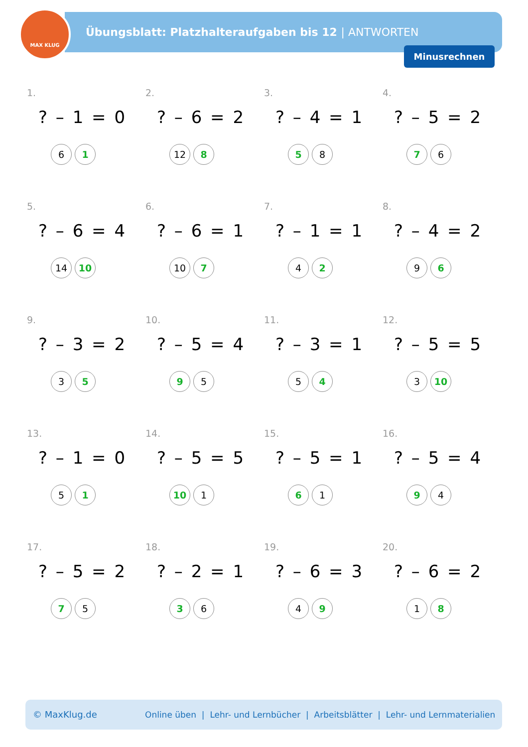MAX KLUG
Übungsblatt: Platzhalteraufgaben bis 12 | ANTWORTEN
Minusrechnen
1.
? – 1 = 0
6 1
2.
? – 6 = 2
12 8
3.
? – 4 = 1
5 8
4.
? – 5 = 2
7 6
5.
? – 6 = 4
14 10
6.
? – 6 = 1
10 7
7.
? – 1 = 1
4 2
8.
? – 4 = 2
9 6
9.
? – 3 = 2
3 5
10.
? – 5 = 4
9 5
11.
? – 3 = 1
5 4
12.
? – 5 = 5
3 10
13.
? – 1 = 0
5 1
14.
? – 5 = 5
10 1
15.
? – 5 = 1
6 1
16.
? – 5 = 4
9 4
17.
? – 5 = 2
7 5
18.
? – 2 = 1
3 6
19.
? – 6 = 3
4 9
20.
? – 6 = 2
1 8
© MaxKlug.de Online üben | Lehr- und Lernbücher | Arbeitsblätter | Lehr- und Lernmaterialien